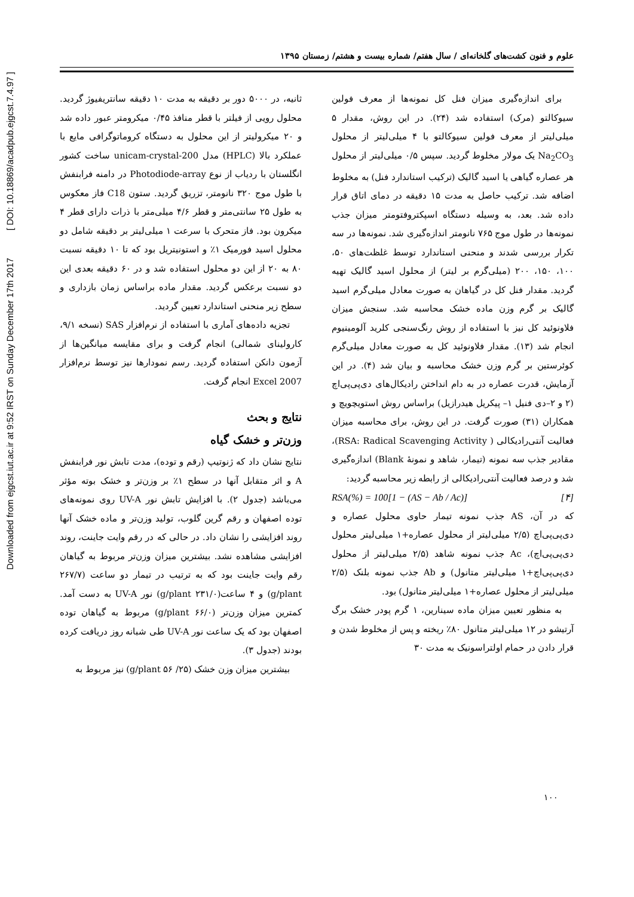Downloaded from ejgcst.iut.ac.ir at 9:52 IRST on Sunday December 17th 2017 [ DOI: 10.18869/acadpub.ejgcst.7.4.97 ]
علوم و فنون کشت‌های گلخانه‌ای / سال هفتم/ شماره بیست و هشتم/ زمستان ۱۳۹۵
برای اندازه‌گیری میزان فنل کل نمونه‌ها از معرف فولین سیوکالتو (مرک) استفاده شد (۲۴). در این روش، مقدار ۵ میلی‌لیتر از معرف فولین سیوکالتو با ۴ میلی‌لیتر از محلول Na<sub>2</sub>CO<sub>3</sub> یک مولار مخلوط گردید. سپس ۰/۵ میلی‌لیتر از محلول هر عصاره گیاهی یا اسید گالیک (ترکیب استاندارد فنل) به مخلوط اضافه شد. ترکیب حاصل به مدت ۱۵ دقیقه در دمای اتاق قرار داده شد. بعد، به وسیله دستگاه اسپکتروفتومتر میزان جذب نمونه‌ها در طول موج ۷۶۵ نانومتر اندازه‌گیری شد. نمونه‌ها در سه تکرار بررسی شدند و منحنی استاندارد توسط غلظت‌های ۵۰، ۱۰۰، ۱۵۰، ۲۰۰ (میلی‌گرم بر لیتر) از محلول اسید گالیک تهیه گردید. مقدار فنل کل در گیاهان به صورت معادل میلی‌گرم اسید گالیک بر گرم وزن ماده خشک محاسبه شد. سنجش میزان فلاونوئید کل نیز با استفاده از روش رنگ‌سنجی کلرید آلومینیوم انجام شد (۱۳). مقدار فلاونوئید کل به صورت معادل میلی‌گرم کوئرستین بر گرم وزن خشک محاسبه و بیان شد (۴). در این آزمایش، قدرت عصاره در به دام انداختن رادیکال‌های دی‌پی‌پی‌اچ (۲ و ۲–دی فنیل ۱– پیکریل هیدرازیل) براساس روش استویچویچ و همکاران (۳۱) صورت گرفت. در این روش، برای محاسبه میزان فعالیت آنتی‌رادیکالی ( RSA: Radical Scavenging Activity)، مقادیر جذب سه نمونه (تیمار، شاهد و نمونهٔ Blank) اندازه‌گیری شد و درصد فعالیت آنتی‌رادیکالی از رابطه زیر محاسبه گردید:
RSA(%) = 100[1 − (AS − Ab / Ac)] [۴]
که در آن، AS جذب نمونه تیمار حاوی محلول عصاره و دی‌پی‌پی‌اچ (۲/۵ میلی‌لیتر از محلول عصاره+۱ میلی‌لیتر محلول دی‌پی‌پی‌اچ)، Ac جذب نمونه شاهد (۲/۵ میلی‌لیتر از محلول دی‌پی‌پی‌اچ+۱ میلی‌لیتر متانول) و Ab جذب نمونه بلنک (۲/۵ میلی‌لیتر از محلول عصاره+۱ میلی‌لیتر متانول) بود.
به منظور تعیین میزان ماده سینارین، ۱ گرم پودر خشک برگ آرتیشو در ۱۲ میلی‌لیتر متانول ۸۰٪ ریخته و پس از مخلوط شدن و قرار دادن در حمام اولتراسونیک به مدت ۳۰
ثانیه، در ۵۰۰۰ دور بر دقیقه به مدت ۱۰ دقیقه سانتریفیوژ گردید. محلول رویی از فیلتر با قطر منافذ ۰/۴۵ میکرومتر عبور داده شد و ۲۰ میکرولیتر از این محلول به دستگاه کروماتوگرافی مایع با عملکرد بالا (HPLC) مدل unicam-crystal-200 ساخت کشور انگلستان با ردیاب از نوع Photodiode-array در دامنه فرابنفش با طول موج ۳۲۰ نانومتر، تزریق گردید. ستون C18 فاز معکوس به طول ۲۵ سانتی‌متر و قطر ۴/۶ میلی‌متر با ذرات دارای قطر ۴ میکرون بود. فاز متحرک با سرعت ۱ میلی‌لیتر بر دقیقه شامل دو محلول اسید فورمیک ۱٪ و استونیتریل بود که تا ۱۰ دقیقه نسبت ۸۰ به ۲۰ از این دو محلول استفاده شد و در ۶۰ دقیقه بعدی این دو نسبت برعکس گردید. مقدار ماده براساس زمان بازداری و سطح زیر منحنی استاندارد تعیین گردید.
تجزیه داده‌های آماری با استفاده از نرم‌افزار SAS (نسخه ۹/۱، کارولینای شمالی) انجام گرفت و برای مقایسه میانگین‌ها از آزمون دانکن استفاده گردید. رسم نمودارها نیز توسط نرم‌افزار Excel 2007 انجام گرفت.
نتایج و بحث
وزن‌تر و خشک گیاه
نتایج نشان داد که ژنوتیپ (رقم و توده)، مدت تابش نور فرابنفش A و اثر متقابل آنها در سطح ۱٪ بر وزن‌تر و خشک بوته مؤثر می‌باشد (جدول ۲). با افزایش تابش نور UV-A روی نمونه‌های توده اصفهان و رقم گرین گلوب، تولید وزن‌تر و ماده خشک آنها روند افزایشی را نشان داد. در حالی که در رقم وایت جاینت، روند افزایشی مشاهده نشد. بیشترین میزان وزن‌تر مربوط به گیاهان رقم وایت جاینت بود که به ترتیب در تیمار دو ساعت (۲۶۷/۷ g/plant) و ۴ ساعت(۲۳۱/۰ g/plant) نور UV-A به دست آمد. کمترین میزان وزن‌تر (۶۶/۰ g/plant) مربوط به گیاهان توده اصفهان بود که یک ساعت نور UV-A طی شبانه روز دریافت کرده بودند (جدول ۳).
بیشترین میزان وزن خشک (۲۵/ ۵۶ g/plant) نیز مربوط به
۱۰۰